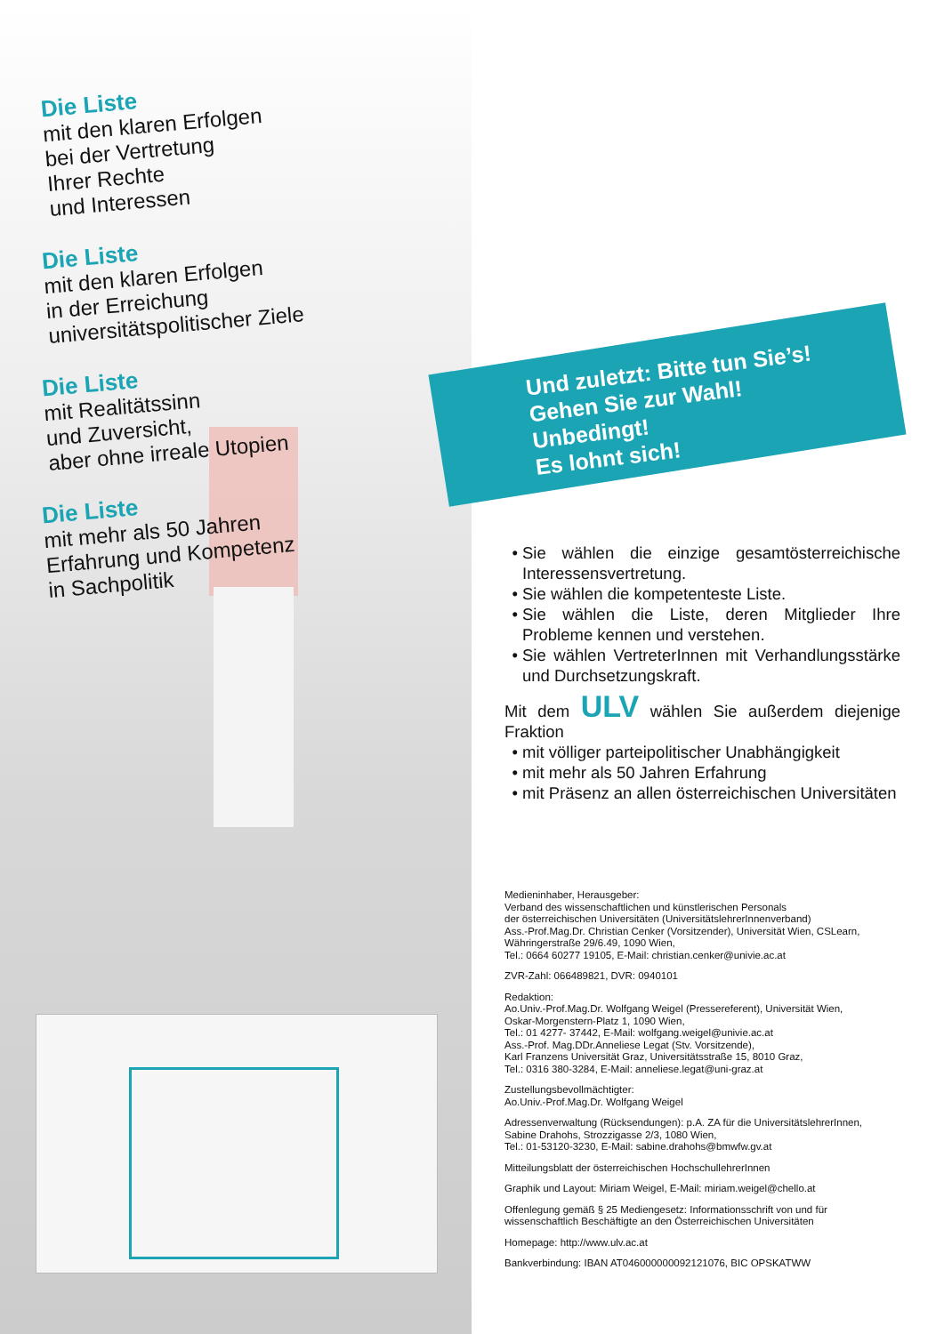Die Liste
mit den klaren Erfolgen
bei der Vertretung
Ihrer Rechte
und Interessen
Die Liste
mit den klaren Erfolgen
in der Erreichung
universitätspolitischer Ziele
Die Liste
mit Realitätssinn
und Zuversicht,
aber ohne irreale Utopien
Die Liste
mit mehr als 50 Jahren
Erfahrung und Kompetenz
in Sachpolitik
Und zuletzt: Bitte tun Sie’s!
Gehen Sie zur Wahl!
Unbedingt!
Es lohnt sich!
Sie wählen die einzige gesamtösterreichische Interessensvertretung.
Sie wählen die kompetenteste Liste.
Sie wählen die Liste, deren Mitglieder Ihre Probleme kennen und verstehen.
Sie wählen VertreterInnen mit Verhandlungsstärke und Durchsetzungskraft.
Mit dem ULV wählen Sie außerdem diejenige Fraktion
mit völliger parteipolitischer Unabhängigkeit
mit mehr als 50 Jahren Erfahrung
mit Präsenz an allen österreichischen Universitäten
Medieninhaber, Herausgeber:
Verband des wissenschaftlichen und künstlerischen Personals
der österreichischen Universitäten (UniversitätslehrerInnenverband)
Ass.-Prof.Mag.Dr. Christian Cenker (Vorsitzender), Universität Wien, CSLearn,
Währingerstraße 29/6.49, 1090 Wien,
Tel.: 0664 60277 19105, E-Mail: christian.cenker@univie.ac.at
ZVR-Zahl: 066489821, DVR: 0940101
Redaktion:
Ao.Univ.-Prof.Mag.Dr. Wolfgang Weigel (Pressereferent), Universität Wien,
Oskar-Morgenstern-Platz 1, 1090 Wien,
Tel.: 01 4277- 37442, E-Mail: wolfgang.weigel@univie.ac.at
Ass.-Prof. Mag.DDr.Anneliese Legat (Stv. Vorsitzende),
Karl Franzens Universität Graz, Universitätsstraße 15, 8010 Graz,
Tel.: 0316 380-3284, E-Mail: anneliese.legat@uni-graz.at
Zustellungsbevollmächtigter:
Ao.Univ.-Prof.Mag.Dr. Wolfgang Weigel
Adressenverwaltung (Rücksendungen): p.A. ZA für die UniversitätslehrerInnen,
Sabine Drahohs, Strozzigasse 2/3, 1080 Wien,
Tel.: 01-53120-3230, E-Mail: sabine.drahohs@bmwfw.gv.at
Mitteilungsblatt der österreichischen HochschullehrerInnen
Graphik und Layout: Miriam Weigel, E-Mail: miriam.weigel@chello.at
Offenlegung gemäß § 25 Mediengesetz: Informationsschrift von und für
wissenschaftlich Beschäftigte an den Österreichischen Universitäten
Homepage: http://www.ulv.ac.at
Bankverbindung: IBAN AT046000000092121076, BIC OPSKATWW